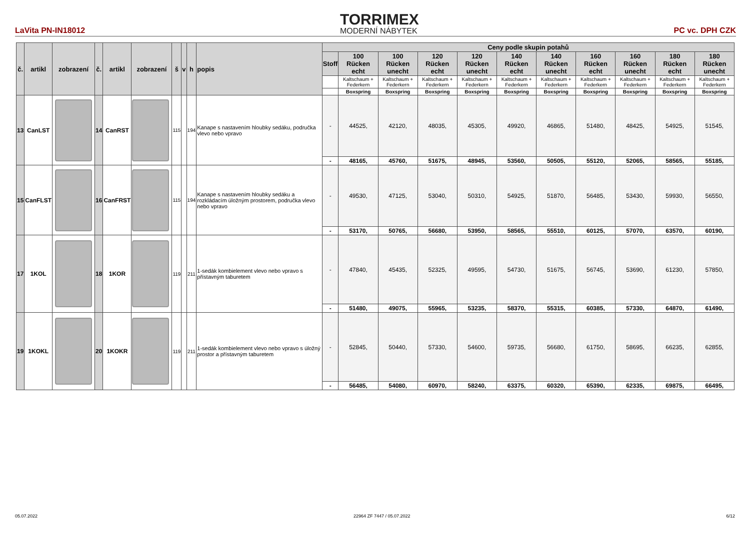LaVita PN-IN18012
TORRIMEX
MODERNÍ NÁBYTEK
PC vc. DPH CZK
| č. | artikl | zobrazení | č. | artikl | zobrazení | š | v | h | popis | Ceny podle skupin potahů | | | | | | | | | | |
| --- | --- | --- | --- | --- | --- | --- | --- | --- | --- | --- | --- | --- | --- | --- | --- | --- | --- | --- | --- | --- |
| | | | | | | | | | | Stoff | 100 Rücken echt | 100 Rücken unecht | 120 Rücken echt | 120 Rücken unecht | 140 Rücken echt | 140 Rücken unecht | 160 Rücken echt | 160 Rücken unecht | 180 Rücken echt | 180 Rücken unecht |
| | | | | | | | | | | | Kaltschaum + Federkern | Kaltschaum + Federkern | Kaltschaum + Federkern | Kaltschaum + Federkern | Kaltschaum + Federkern | Kaltschaum + Federkern | Kaltschaum + Federkern | Kaltschaum + Federkern | Kaltschaum + Federkern | Kaltschaum + Federkern |
| | | | | | | | | | | | Boxspring | Boxspring | Boxspring | Boxspring | Boxspring | Boxspring | Boxspring | Boxspring | Boxspring | Boxspring |
| 13 | CanLST | | 14 | CanRST | | 115 | | 194 | Kanape s nastavením hloubky sedáku, područka vlevo nebo vpravo | - | 44525, | 42120, | 48035, | 45305, | 49920, | 46865, | 51480, | 48425, | 54925, | 51545, |
| | | | | | | | | | | - | 48165, | 45760, | 51675, | 48945, | 53560, | 50505, | 55120, | 52065, | 58565, | 55185, |
| 15 | CanFLST | | 16 | CanFRST | | 115 | | 194 | Kanape s nastavením hloubky sedáku a rozkládacím úložným prostorem, područka vlevo nebo vpravo | - | 49530, | 47125, | 53040, | 50310, | 54925, | 51870, | 56485, | 53430, | 59930, | 56550, |
| | | | | | | | | | | - | 53170, | 50765, | 56680, | 53950, | 58565, | 55510, | 60125, | 57070, | 63570, | 60190, |
| 17 | 1KOL | | 18 | 1KOR | | 119 | | 211 | 1-sedák kombielement vlevo nebo vpravo s přístavným taburetem | - | 47840, | 45435, | 52325, | 49595, | 54730, | 51675, | 56745, | 53690, | 61230, | 57850, |
| | | | | | | | | | | - | 51480, | 49075, | 55965, | 53235, | 58370, | 55315, | 60385, | 57330, | 64870, | 61490, |
| 19 | 1KOKL | | 20 | 1KOKR | | 119 | | 211 | 1-sedák kombielement vlevo nebo vpravo s úložný prostor a přístavným taburetem | - | 52845, | 50440, | 57330, | 54600, | 59735, | 56680, | 61750, | 58695, | 66235, | 62855, |
| | | | | | | | | | | - | 56485, | 54080, | 60970, | 58240, | 63375, | 60320, | 65390, | 62335, | 69875, | 66495, |
05.07.2022 22964 ZF 7447 / 05.07.2022 6/12